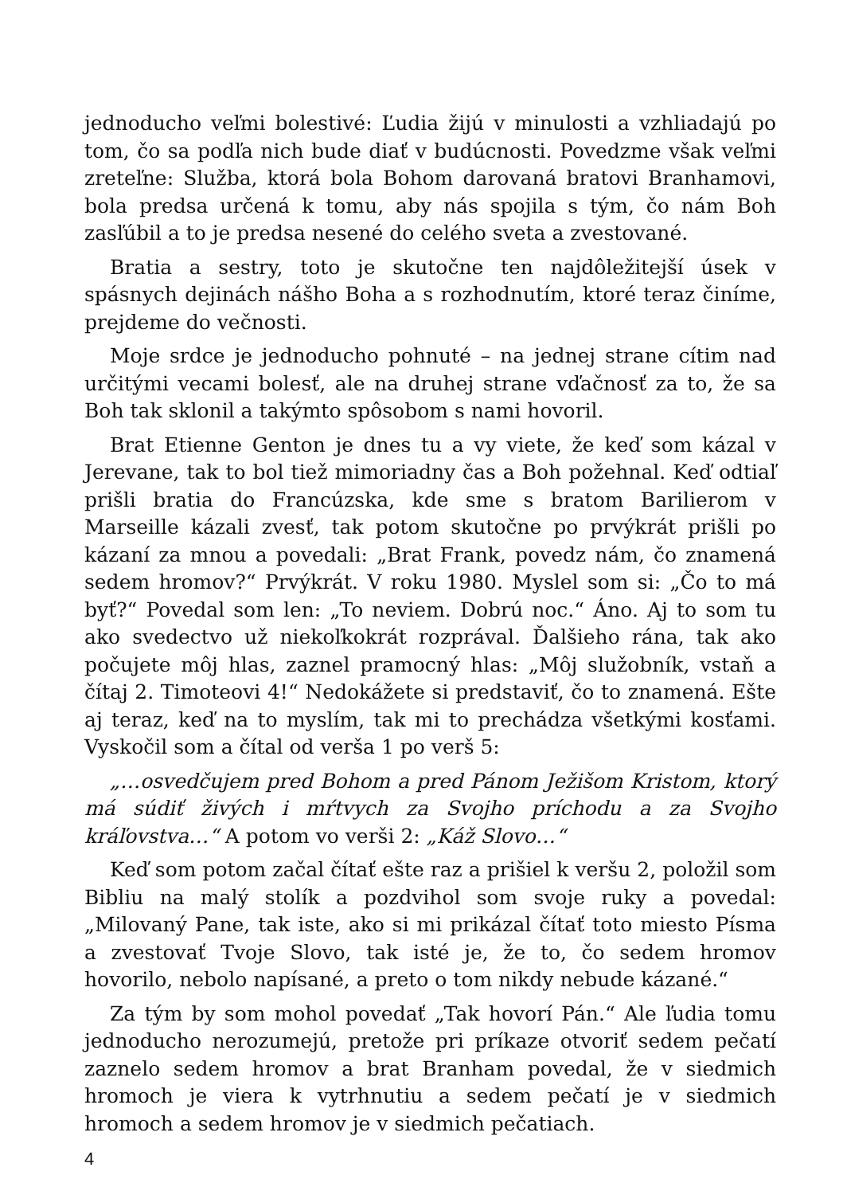jednoducho veľmi bolestivé: Ľudia žijú v minulosti a vzhliadajú po tom, čo sa podľa nich bude diať v budúcnosti. Povedzme však veľmi zreteľne: Služba, ktorá bola Bohom darovaná bratovi Branhamovi, bola predsa určená k tomu, aby nás spojila s tým, čo nám Boh zasľúbil a to je predsa nesené do celého sveta a zvestované.
Bratia a sestry, toto je skutočne ten najdôležitejší úsek v spásnych dejinách nášho Boha a s rozhodnutím, ktoré teraz činíme, prejdeme do večnosti.
Moje srdce je jednoducho pohnuté – na jednej strane cítim nad určitými vecami bolesť, ale na druhej strane vďačnosť za to, že sa Boh tak sklonil a takýmto spôsobom s nami hovoril.
Brat Etienne Genton je dnes tu a vy viete, že keď som kázal v Jerevane, tak to bol tiež mimoriadny čas a Boh požehnal. Keď odtiaľ prišli bratia do Francúzska, kde sme s bratom Barilierom v Marseille kázali zvesť, tak potom skutočne po prvýkrát prišli po kázaní za mnou a povedali: „Brat Frank, povedz nám, čo znamená sedem hromov?“ Prvýkrát. V roku 1980. Myslel som si: „Čo to má byť?“ Povedal som len: „To neviem. Dobrú noc.“ Áno. Aj to som tu ako svedectvo už niekoľkokrát rozprával. Ďalšieho rána, tak ako počujete môj hlas, zaznel pramocný hlas: „Môj služobník, vstaň a čítaj 2. Timoteovi 4!“ Nedokážete si predstaviť, čo to znamená. Ešte aj teraz, keď na to myslím, tak mi to prechádza všetkými kosťami. Vyskočil som a čítal od verša 1 po verš 5:
„…osvedčujem pred Bohom a pred Pánom Ježišom Kristom, ktorý má súdiť živých i mŕtvych za Svojho príchodu a za Svojho kráľovstva…“ A potom vo verši 2: „Káž Slovo…“
Keď som potom začal čítať ešte raz a prišiel k veršu 2, položil som Bibliu na malý stolík a pozdvihol som svoje ruky a povedal: „Milovaný Pane, tak iste, ako si mi prikázal čítať toto miesto Písma a zvestovať Tvoje Slovo, tak isté je, že to, čo sedem hromov hovorilo, nebolo napísané, a preto o tom nikdy nebude kázané.“
Za tým by som mohol povedať „Tak hovorí Pán.“ Ale ľudia tomu jednoducho nerozumejú, pretože pri príkaze otvoriť sedem pečatí zaznelo sedem hromov a brat Branham povedal, že v siedmich hromoch je viera k vytrhnutiu a sedem pečatí je v siedmich hromoch a sedem hromov je v siedmich pečatiach.
4